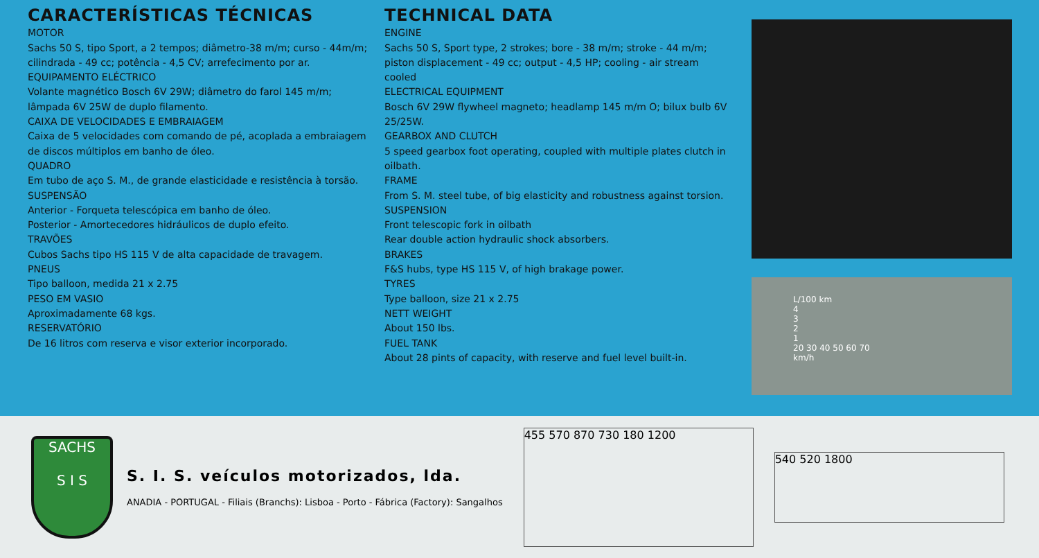CARACTERÍSTICAS TÉCNICAS
MOTOR
Sachs 50 S, tipo Sport, a 2 tempos; diâmetro-38 m/m; curso - 44m/m; cilindrada - 49 cc; potência - 4,5 CV; arrefecimento por ar.
EQUIPAMENTO ELÉCTRICO
Volante magnético Bosch 6V 29W; diâmetro do farol 145 m/m; lâmpada 6V 25W de duplo filamento.
CAIXA DE VELOCIDADES E EMBRAIAGEM
Caixa de 5 velocidades com comando de pé, acoplada a embraiagem de discos múltiplos em banho de óleo.
QUADRO
Em tubo de aço S. M., de grande elasticidade e resistência à torsão.
SUSPENSÃO
Anterior - Forqueta telescópica em banho de óleo.
Posterior - Amortecedores hidráulicos de duplo efeito.
TRAVÕES
Cubos Sachs tipo HS 115 V de alta capacidade de travagem.
PNEUS
Tipo balloon, medida 21 x 2.75
PESO EM VASIO
Aproximadamente 68 kgs.
RESERVATÓRIO
De 16 litros com reserva e visor exterior incorporado.
TECHNICAL DATA
ENGINE
Sachs 50 S, Sport type, 2 strokes; bore - 38 m/m; stroke - 44 m/m; piston displacement - 49 cc; output - 4,5 HP; cooling - air stream cooled
ELECTRICAL EQUIPMENT
Bosch 6V 29W flywheel magneto; headlamp 145 m/m O; bilux bulb 6V 25/25W.
GEARBOX AND CLUTCH
5 speed gearbox foot operating, coupled with multiple plates clutch in oilbath.
FRAME
From S. M. steel tube, of big elasticity and robustness against torsion.
SUSPENSION
Front telescopic fork in oilbath
Rear double action hydraulic shock absorbers.
BRAKES
F&S hubs, type HS 115 V, of high brakage power.
TYRES
Type balloon, size 21 x 2.75
NETT WEIGHT
About 150 lbs.
FUEL TANK
About 28 pints of capacity, with reserve and fuel level built-in.
L/100 km
4
3
2
1
20 30 40 50 60 70
km/h
SACHS
S I S
S. I. S. veículos motorizados, lda.
ANADIA - PORTUGAL - Filiais (Branchs): Lisboa - Porto - Fábrica (Factory): Sangalhos
455 570 870 730 180 1200
540 520 1800